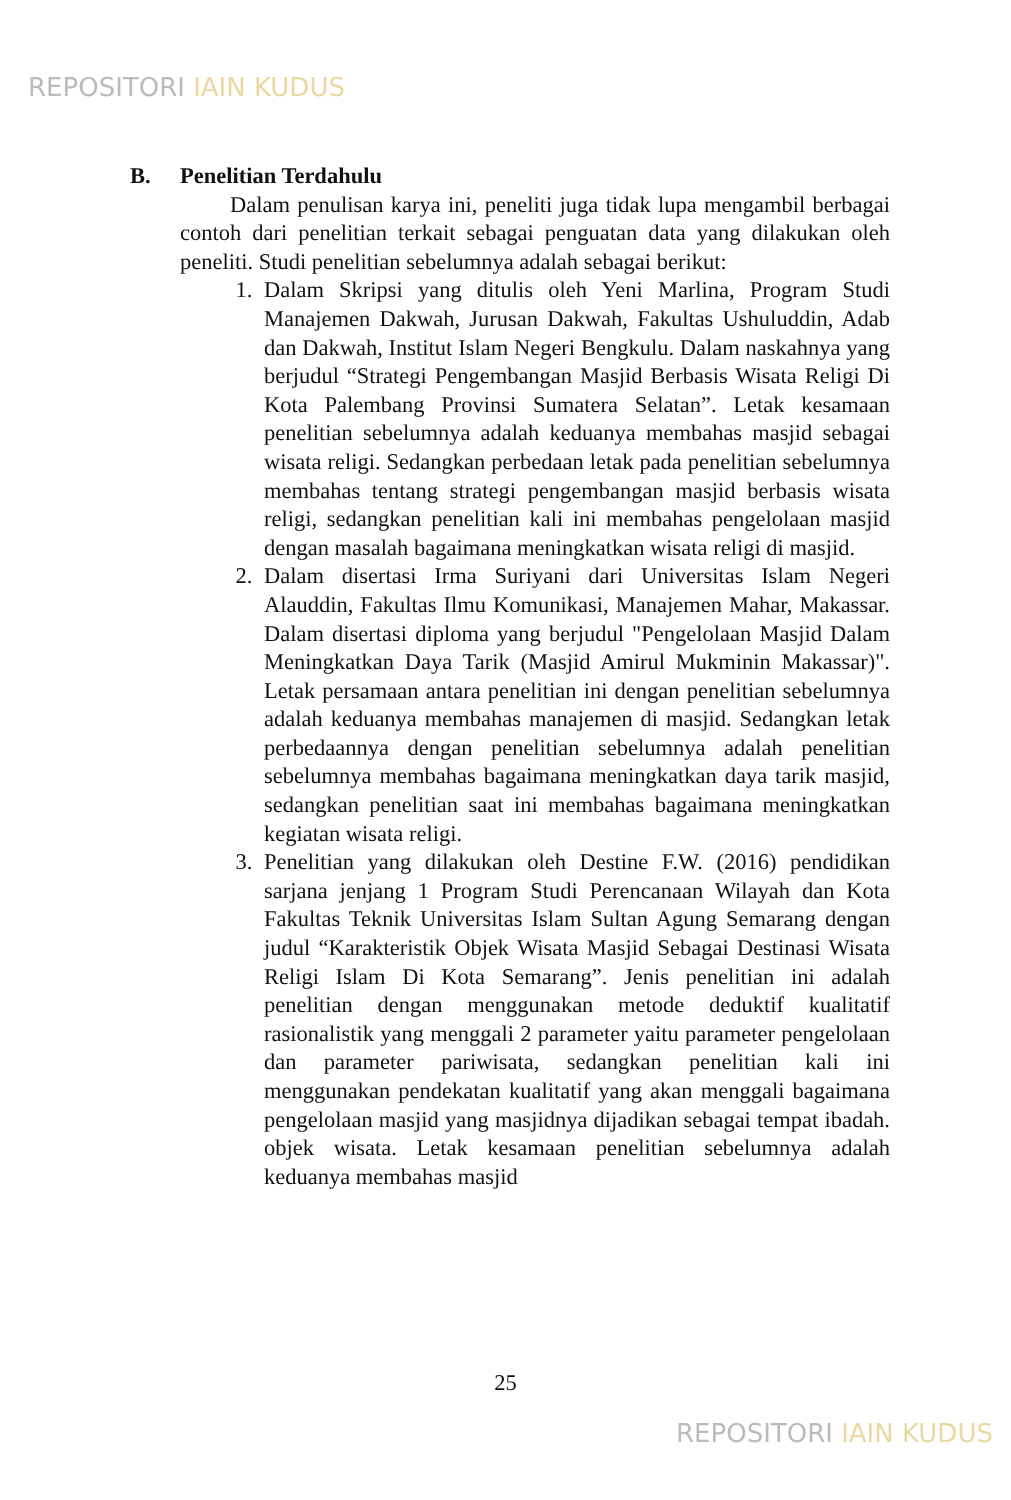REPOSITORI IAIN KUDUS
B. Penelitian Terdahulu
Dalam penulisan karya ini, peneliti juga tidak lupa mengambil berbagai contoh dari penelitian terkait sebagai penguatan data yang dilakukan oleh peneliti. Studi penelitian sebelumnya adalah sebagai berikut:
1. Dalam Skripsi yang ditulis oleh Yeni Marlina, Program Studi Manajemen Dakwah, Jurusan Dakwah, Fakultas Ushuluddin, Adab dan Dakwah, Institut Islam Negeri Bengkulu. Dalam naskahnya yang berjudul “Strategi Pengembangan Masjid Berbasis Wisata Religi Di Kota Palembang Provinsi Sumatera Selatan”. Letak kesamaan penelitian sebelumnya adalah keduanya membahas masjid sebagai wisata religi. Sedangkan perbedaan letak pada penelitian sebelumnya membahas tentang strategi pengembangan masjid berbasis wisata religi, sedangkan penelitian kali ini membahas pengelolaan masjid dengan masalah bagaimana meningkatkan wisata religi di masjid.
2. Dalam disertasi Irma Suriyani dari Universitas Islam Negeri Alauddin, Fakultas Ilmu Komunikasi, Manajemen Mahar, Makassar. Dalam disertasi diploma yang berjudul "Pengelolaan Masjid Dalam Meningkatkan Daya Tarik (Masjid Amirul Mukminin Makassar)". Letak persamaan antara penelitian ini dengan penelitian sebelumnya adalah keduanya membahas manajemen di masjid. Sedangkan letak perbedaannya dengan penelitian sebelumnya adalah penelitian sebelumnya membahas bagaimana meningkatkan daya tarik masjid, sedangkan penelitian saat ini membahas bagaimana meningkatkan kegiatan wisata religi.
3. Penelitian yang dilakukan oleh Destine F.W. (2016) pendidikan sarjana jenjang 1 Program Studi Perencanaan Wilayah dan Kota Fakultas Teknik Universitas Islam Sultan Agung Semarang dengan judul “Karakteristik Objek Wisata Masjid Sebagai Destinasi Wisata Religi Islam Di Kota Semarang”. Jenis penelitian ini adalah penelitian dengan menggunakan metode deduktif kualitatif rasionalistik yang menggali 2 parameter yaitu parameter pengelolaan dan parameter pariwisata, sedangkan penelitian kali ini menggunakan pendekatan kualitatif yang akan menggali bagaimana pengelolaan masjid yang masjidnya dijadikan sebagai tempat ibadah. objek wisata. Letak kesamaan penelitian sebelumnya adalah keduanya membahas masjid
25
REPOSITORI IAIN KUDUS